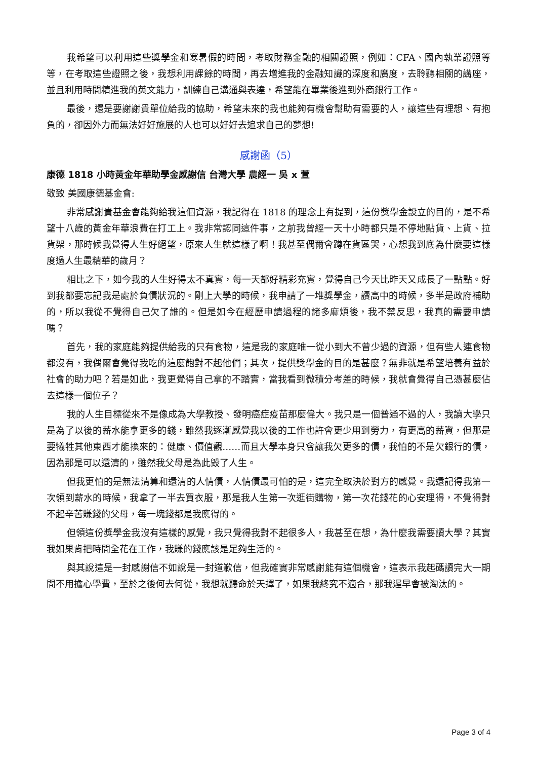我希望可以利用這些獎學金和寒暑假的時間，考取財務金融的相關證照，例如：CFA、國內執業證照等等，在考取這些證照之後，我想利用課餘的時間，再去增進我的金融知識的深度和廣度，去聆聽相關的講座，並且利用時間精進我的英文能力，訓練自己溝通與表達，希望能在畢業後進到外商銀行工作。
最後，還是要謝謝貴單位給我的協助，希望未來的我也能夠有機會幫助有需要的人，讓這些有理想、有抱負的，卻因外力而無法好好施展的人也可以好好去追求自己的夢想!
感謝函（5）
康德 1818 小時黃金年華助學金感謝信 台灣大學 農經一 吳 x 萱
敬致 美國康德基金會:
非常感謝貴基金會能夠給我這個資源，我記得在 1818 的理念上有提到，這份獎學金設立的目的，是不希望十八歲的黃金年華浪費在打工上。我非常認同這件事，之前我曾經一天十小時都只是不停地點貨、上貨、拉貨架，那時候我覺得人生好絕望，原來人生就這樣了啊！我甚至偶爾會蹲在貨區哭，心想我到底為什麼要這樣度過人生最精華的歲月？
相比之下，如今我的人生好得太不真實，每一天都好精彩充實，覺得自己今天比昨天又成長了一點點。好到我都要忘記我是處於負債狀況的。剛上大學的時候，我申請了一堆獎學金，讀高中的時候，多半是政府補助的，所以我從不覺得自己欠了誰的。但是如今在經歷申請過程的諸多麻煩後，我不禁反思，我真的需要申請嗎？
首先，我的家庭能夠提供給我的只有食物，這是我的家庭唯一從小到大不曾少過的資源，但有些人連食物都沒有，我偶爾會覺得我吃的這麼飽對不起他們；其次，提供獎學金的目的是甚麼？無非就是希望培養有益於社會的助力吧？若是如此，我更覺得自己拿的不踏實，當我看到微積分考差的時候，我就會覺得自己憑甚麼佔去這樣一個位子？
我的人生目標從來不是像成為大學教授、發明癌症疫苗那麼偉大。我只是一個普通不過的人，我讀大學只是為了以後的薪水能拿更多的錢，雖然我逐漸感覺我以後的工作也許會更少用到勞力，有更高的薪資，但那是要犧牲其他東西才能換來的：健康、價值觀……而且大學本身只會讓我欠更多的債，我怕的不是欠銀行的債，因為那是可以還清的，雖然我父母是為此毀了人生。
但我更怕的是無法清算和還清的人情債，人情債最可怕的是，這完全取決於對方的感覺。我還記得我第一次領到薪水的時候，我拿了一半去買衣服，那是我人生第一次逛街購物，第一次花錢花的心安理得，不覺得對不起辛苦賺錢的父母，每一塊錢都是我應得的。
但領這份獎學金我沒有這樣的感覺，我只覺得我對不起很多人，我甚至在想，為什麼我需要讀大學？其實我如果肯把時間全花在工作，我賺的錢應該是足夠生活的。
與其說這是一封感謝信不如說是一封道歉信，但我確實非常感謝能有這個機會，這表示我起碼讀完大一期間不用擔心學費，至於之後何去何從，我想就聽命於天擇了，如果我終究不適合，那我遲早會被淘汰的。
Page 3 of 4